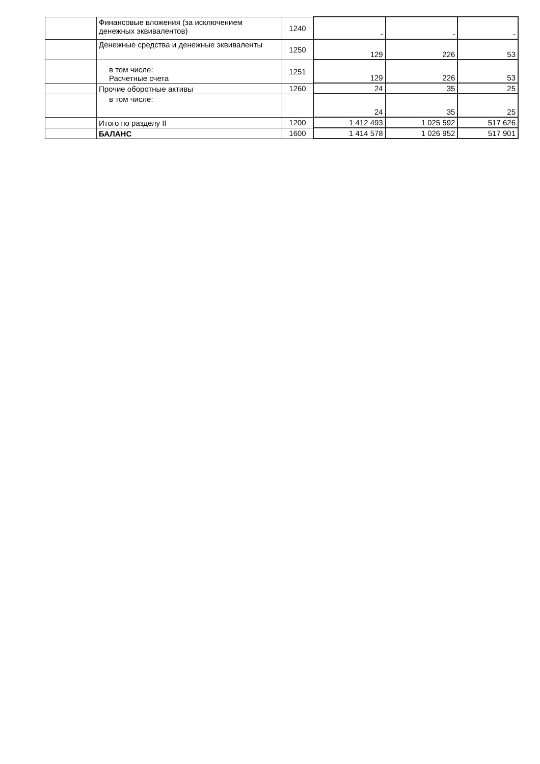| | Финансовые вложения (за исключением денежных эквивалентов) | 1240 | - | - | - |
| | Денежные средства и денежные эквиваленты | 1250 | 129 | 226 | 53 |
| | в том числе: Расчетные счета | 1251 | 129 | 226 | 53 |
| | Прочие оборотные активы | 1260 | 24 | 35 | 25 |
| | в том числе: | | 24 | 35 | 25 |
| | Итого по разделу II | 1200 | 1 412 493 | 1 025 592 | 517 626 |
| | БАЛАНС | 1600 | 1 414 578 | 1 026 952 | 517 901 |